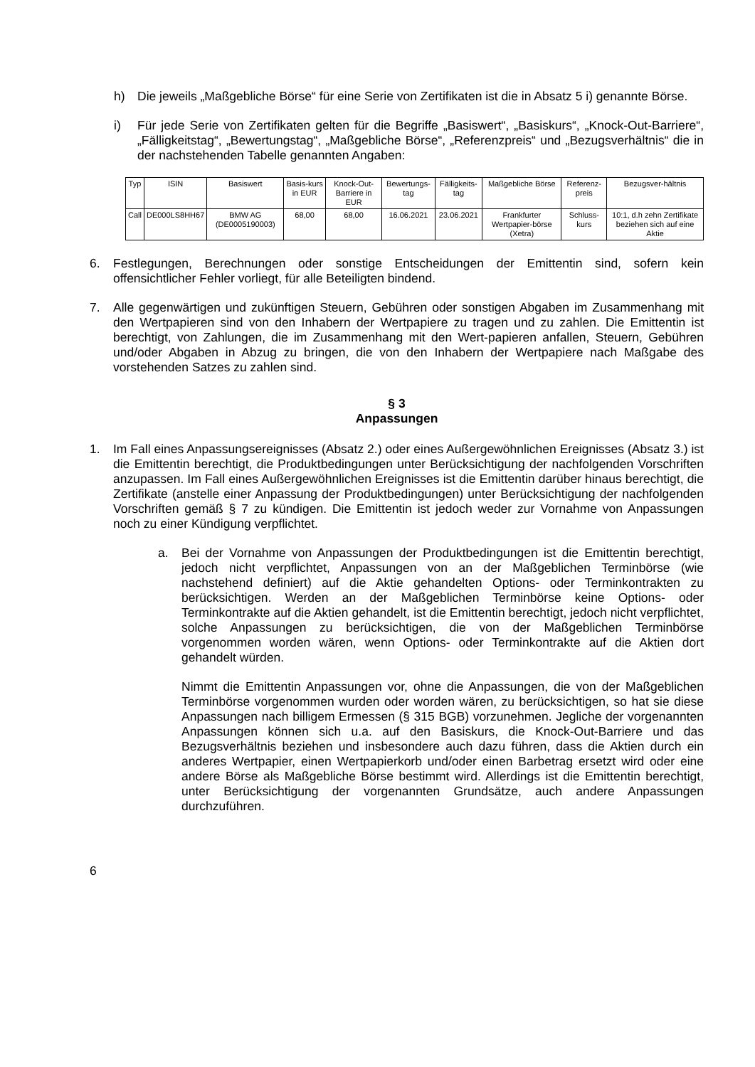h) Die jeweils „Maßgebliche Börse“ für eine Serie von Zertifikaten ist die in Absatz 5 i) genannte Börse.
i) Für jede Serie von Zertifikaten gelten für die Begriffe „Basiswert“, „Basiskurs“, „Knock-Out-Barriere“, „Fälligkeitstag“, „Bewertungstag“, „Maßgebliche Börse“, „Referenzpreis“ und „Bezugsverhältnis“ die in der nachstehenden Tabelle genannten Angaben:
| Typ | ISIN | Basiswert | Basis-kurs in EUR | Knock-Out-Barriere in EUR | Bewertungs-tag | Fälligkeits-tag | Maßgebliche Börse | Referenz-preis | Bezugsver-hältnis |
| --- | --- | --- | --- | --- | --- | --- | --- | --- | --- |
| Call | DE000LS8HH67 | BMW AG (DE0005190003) | 68,00 | 68,00 | 16.06.2021 | 23.06.2021 | Frankfurter Wertpapier-börse (Xetra) | Schluss-kurs | 10:1, d.h zehn Zertifikate beziehen sich auf eine Aktie |
6. Festlegungen, Berechnungen oder sonstige Entscheidungen der Emittentin sind, sofern kein offensichtlicher Fehler vorliegt, für alle Beteiligten bindend.
7. Alle gegenwärtigen und zukünftigen Steuern, Gebühren oder sonstigen Abgaben im Zusammenhang mit den Wertpapieren sind von den Inhabern der Wertpapiere zu tragen und zu zahlen. Die Emittentin ist berechtigt, von Zahlungen, die im Zusammenhang mit den Wert-papieren anfallen, Steuern, Gebühren und/oder Abgaben in Abzug zu bringen, die von den Inhabern der Wertpapiere nach Maßgabe des vorstehenden Satzes zu zahlen sind.
§ 3
Anpassungen
1. Im Fall eines Anpassungsereignisses (Absatz 2.) oder eines Außergewöhnlichen Ereignisses (Absatz 3.) ist die Emittentin berechtigt, die Produktbedingungen unter Berücksichtigung der nachfolgenden Vorschriften anzupassen. Im Fall eines Außergewöhnlichen Ereignisses ist die Emittentin darüber hinaus berechtigt, die Zertifikate (anstelle einer Anpassung der Produktbedingungen) unter Berücksichtigung der nachfolgenden Vorschriften gemäß § 7 zu kündigen. Die Emittentin ist jedoch weder zur Vornahme von Anpassungen noch zu einer Kündigung verpflichtet.
a. Bei der Vornahme von Anpassungen der Produktbedingungen ist die Emittentin berechtigt, jedoch nicht verpflichtet, Anpassungen von an der Maßgeblichen Terminbörse (wie nachstehend definiert) auf die Aktie gehandelten Options- oder Terminkontrakten zu berücksichtigen. Werden an der Maßgeblichen Terminbörse keine Options- oder Terminkontrakte auf die Aktien gehandelt, ist die Emittentin berechtigt, jedoch nicht verpflichtet, solche Anpassungen zu berücksichtigen, die von der Maßgeblichen Terminbörse vorgenommen worden wären, wenn Options- oder Terminkontrakte auf die Aktien dort gehandelt würden.
Nimmt die Emittentin Anpassungen vor, ohne die Anpassungen, die von der Maßgeblichen Terminbörse vorgenommen wurden oder worden wären, zu berücksichtigen, so hat sie diese Anpassungen nach billigem Ermessen (§ 315 BGB) vorzunehmen. Jegliche der vorgenannten Anpassungen können sich u.a. auf den Basiskurs, die Knock-Out-Barriere und das Bezugsverhältnis beziehen und insbesondere auch dazu führen, dass die Aktien durch ein anderes Wertpapier, einen Wertpapierkorb und/oder einen Barbetrag ersetzt wird oder eine andere Börse als Maßgebliche Börse bestimmt wird. Allerdings ist die Emittentin berechtigt, unter Berücksichtigung der vorgenannten Grundsätze, auch andere Anpassungen durchzuführen.
6